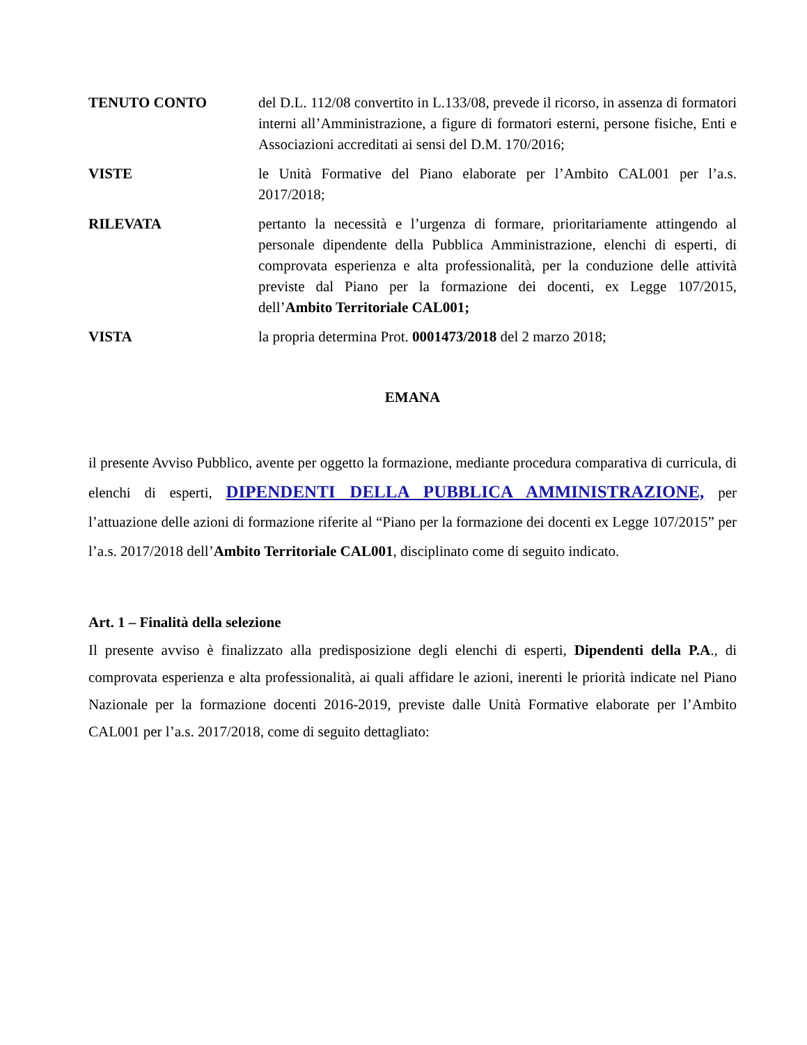TENUTO CONTO del D.L. 112/08 convertito in L.133/08, prevede il ricorso, in assenza di formatori interni all’Amministrazione, a figure di formatori esterni, persone fisiche, Enti e Associazioni accreditati ai sensi del D.M. 170/2016;
VISTE le Unità Formative del Piano elaborate per l’Ambito CAL001 per l’a.s. 2017/2018;
RILEVATA pertanto la necessità e l’urgenza di formare, prioritariamente attingendo al personale dipendente della Pubblica Amministrazione, elenchi di esperti, di comprovata esperienza e alta professionalità, per la conduzione delle attività previste dal Piano per la formazione dei docenti, ex Legge 107/2015, dell’Ambito Territoriale CAL001;
VISTA la propria determina Prot. 0001473/2018 del 2 marzo 2018;
EMANA
il presente Avviso Pubblico, avente per oggetto la formazione, mediante procedura comparativa di curricula, di elenchi di esperti, DIPENDENTI DELLA PUBBLICA AMMINISTRAZIONE, per l’attuazione delle azioni di formazione riferite al “Piano per la formazione dei docenti ex Legge 107/2015” per l’a.s. 2017/2018 dell’Ambito Territoriale CAL001, disciplinato come di seguito indicato.
Art. 1 – Finalità della selezione
Il presente avviso è finalizzato alla predisposizione degli elenchi di esperti, Dipendenti della P.A., di comprovata esperienza e alta professionalità, ai quali affidare le azioni, inerenti le priorità indicate nel Piano Nazionale per la formazione docenti 2016-2019, previste dalle Unità Formative elaborate per l’Ambito CAL001 per l’a.s. 2017/2018, come di seguito dettagliato: